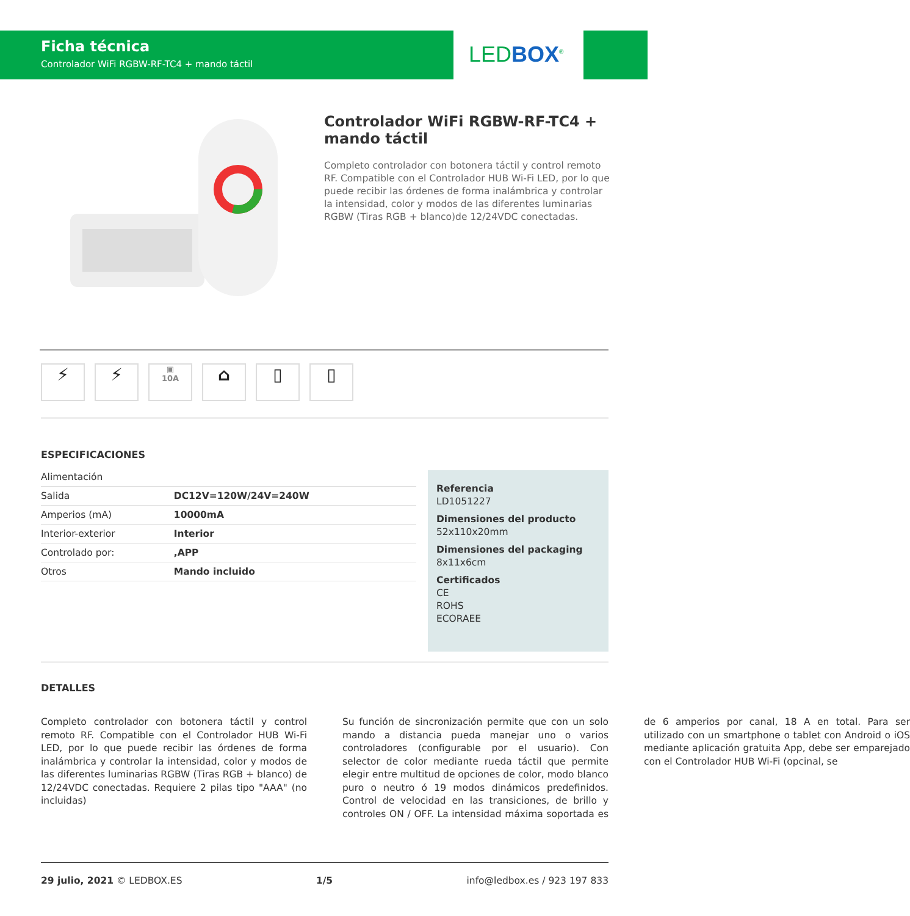Ficha técnica
Controlador WiFi RGBW-RF-TC4 + mando táctil
LEDBOX<sup>®</sup>
Controlador WiFi RGBW-RF-TC4 + mando táctil
Completo controlador con botonera táctil y control remoto RF. Compatible con el Controlador HUB Wi-Fi LED, por lo que puede recibir las órdenes de forma inalámbrica y controlar la intensidad, color y modos de las diferentes luminarias RGBW (Tiras RGB + blanco)de 12/24VDC conectadas.
⚡ ⚡
▣
10A
⌂ ▯ ▯
ESPECIFICACIONES
| Alimentación | |
| Salida | DC12V=120W/24V=240W |
| Amperios (mA) | 10000mA |
| Interior-exterior | Interior |
| Controlado por: | ,APP |
| Otros | Mando incluido |
Referencia
LD1051227
Dimensiones del producto
52x110x20mm
Dimensiones del packaging
8x11x6cm
Certificados
CE
ROHS
ECORAEE
DETALLES
Completo controlador con botonera táctil y control remoto RF. Compatible con el Controlador HUB Wi-Fi LED, por lo que puede recibir las órdenes de forma inalámbrica y controlar la intensidad, color y modos de las diferentes luminarias RGBW (Tiras RGB + blanco) de 12/24VDC conectadas. Requiere 2 pilas tipo "AAA" (no incluidas)
Su función de sincronización permite que con un solo mando a distancia pueda manejar uno o varios controladores (configurable por el usuario). Con selector de color mediante rueda táctil que permite elegir entre multitud de opciones de color, modo blanco puro o neutro ó 19 modos dinámicos predefinidos. Control de velocidad en las transiciones, de brillo y controles ON / OFF. La intensidad máxima soportada es de 6 amperios por canal, 18 A en total. Para ser utilizado con un smartphone o tablet con Android o iOS mediante aplicación gratuita App, debe ser emparejado con el Controlador HUB Wi-Fi (opcinal, se
29 julio, 2021 © LEDBOX.ES 1/5 info@ledbox.es / 923 197 833